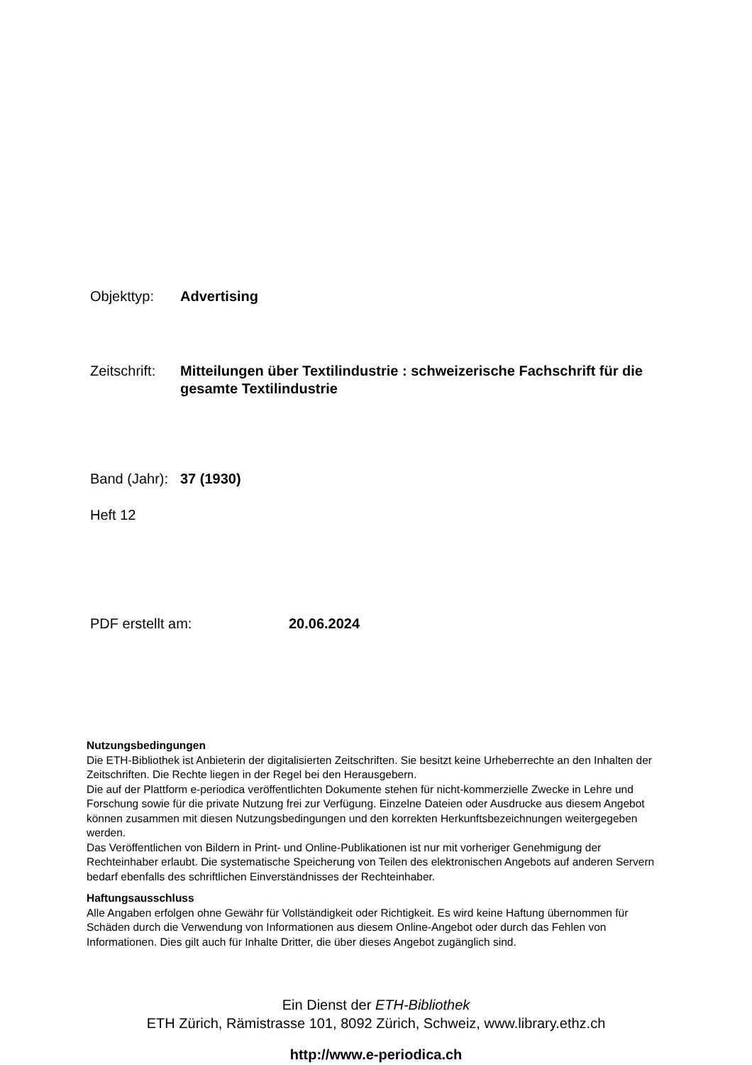Objekttyp: Advertising
Zeitschrift: Mitteilungen über Textilindustrie : schweizerische Fachschrift für die gesamte Textilindustrie
Band (Jahr): 37 (1930)
Heft 12
PDF erstellt am: 20.06.2024
Nutzungsbedingungen
Die ETH-Bibliothek ist Anbieterin der digitalisierten Zeitschriften. Sie besitzt keine Urheberrechte an den Inhalten der Zeitschriften. Die Rechte liegen in der Regel bei den Herausgebern.
Die auf der Plattform e-periodica veröffentlichten Dokumente stehen für nicht-kommerzielle Zwecke in Lehre und Forschung sowie für die private Nutzung frei zur Verfügung. Einzelne Dateien oder Ausdrucke aus diesem Angebot können zusammen mit diesen Nutzungsbedingungen und den korrekten Herkunftsbezeichnungen weitergegeben werden.
Das Veröffentlichen von Bildern in Print- und Online-Publikationen ist nur mit vorheriger Genehmigung der Rechteinhaber erlaubt. Die systematische Speicherung von Teilen des elektronischen Angebots auf anderen Servern bedarf ebenfalls des schriftlichen Einverständnisses der Rechteinhaber.
Haftungsausschluss
Alle Angaben erfolgen ohne Gewähr für Vollständigkeit oder Richtigkeit. Es wird keine Haftung übernommen für Schäden durch die Verwendung von Informationen aus diesem Online-Angebot oder durch das Fehlen von Informationen. Dies gilt auch für Inhalte Dritter, die über dieses Angebot zugänglich sind.
Ein Dienst der ETH-Bibliothek
ETH Zürich, Rämistrasse 101, 8092 Zürich, Schweiz, www.library.ethz.ch
http://www.e-periodica.ch